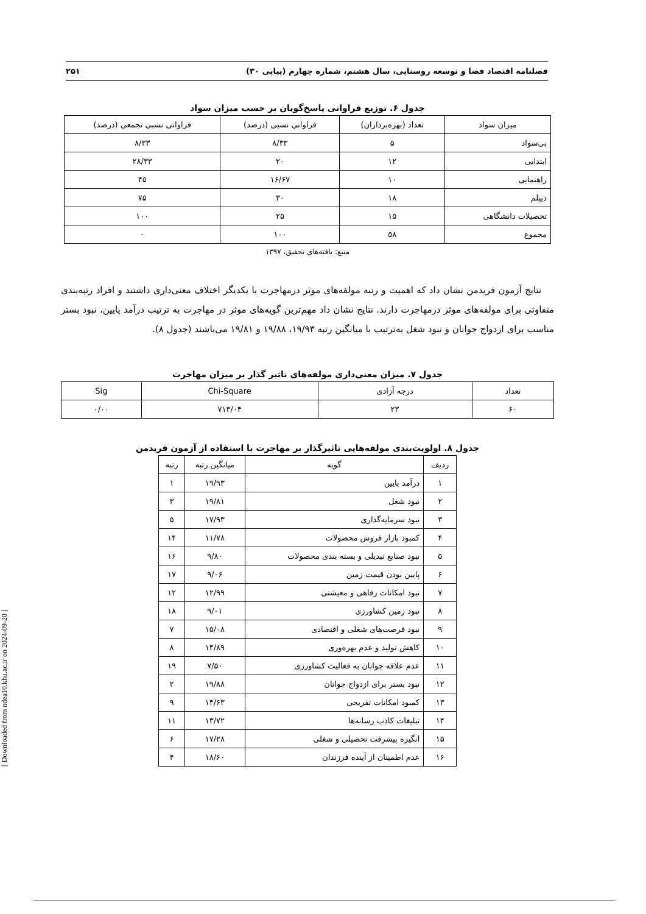فصلنامه اقتصاد فضا و توسعه روستایی، سال هشتم، شماره چهارم (پیاپی ۳۰) ۲۵۱
جدول ۶. توزیع فراوانی پاسخ‌گویان بر حسب میزان سواد
| میزان سواد | تعداد (بهره‌برداران) | فراوانی نسبی (درصد) | فراوانی نسبی تجمعی (درصد) |
| --- | --- | --- | --- |
| بی‌سواد | ۵ | ۸/۳۳ | ۸/۳۳ |
| ابتدایی | ۱۲ | ۲۰ | ۲۸/۳۳ |
| راهنمایی | ۱۰ | ۱۶/۶۷ | ۴۵ |
| دیپلم | ۱۸ | ۳۰ | ۷۵ |
| تحصیلات دانشگاهی | ۱۵ | ۲۵ | ۱۰۰ |
| مجموع | ۵۸ | ۱۰۰ | - |
منبع: یافته‌های تحقیق، ۱۳۹۷
نتایج آزمون فریدمن نشان داد که اهمیت و رتبه مولفه‌های موثر درمهاجرت با یکدیگر اختلاف معنی‌داری داشتند و افراد رتبه‌بندی متفاوتی برای مولفه‌های موثر درمهاجرت دارند. نتایج نشان داد مهم‌ترین گویه‌های موثر در مهاجرت به ترتیب درآمد پایین، نبود بستر مناسب برای ازدواج جوانان و نبود شغل به‌ترتیب با میانگین رتبه ۱۹/۹۳، ۱۹/۸۸ و ۱۹/۸۱ می‌باشند (جدول ۸).
جدول ۷. میزان معنی‌داری مولفه‌های تاثیر گذار بر میزان مهاجرت
| تعداد | درجه آزادی | Chi-Square | Sig |
| --- | --- | --- | --- |
| ۶۰ | ۲۳ | ۷۱۳/۰۴ | ۰/۰۰ |
جدول ۸. اولویت‌بندی مولفه‌هایی تاثیرگذار بر مهاجرت با استفاده از آزمون فریدمن
| ردیف | گویه | میانگین رتبه | رتبه |
| --- | --- | --- | --- |
| ۱ | درآمد پایین | ۱۹/۹۳ | ۱ |
| ۲ | نبود شغل | ۱۹/۸۱ | ۳ |
| ۳ | نبود سرمایه‌گذاری | ۱۷/۹۳ | ۵ |
| ۴ | کمبود بازار فروش محصولات | ۱۱/۷۸ | ۱۴ |
| ۵ | نبود صنایع تبدیلی و بسته بندی محصولات | ۹/۸۰ | ۱۶ |
| ۶ | پایین بودن قیمت زمین | ۹/۰۶ | ۱۷ |
| ۷ | نبود امکانات رفاهی و معیشتی | ۱۲/۹۹ | ۱۲ |
| ۸ | نبود زمین کشاورزی | ۹/۰۱ | ۱۸ |
| ۹ | نبود فرصت‌های شغلی و اقتصادی | ۱۵/۰۸ | ۷ |
| ۱۰ | کاهش تولید و عدم بهره‌وری | ۱۴/۸۹ | ۸ |
| ۱۱ | عدم علاقه جوانان به فعالیت کشاورزی | ۷/۵۰ | ۱۹ |
| ۱۲ | نبود بستر برای ازدواج جوانان | ۱۹/۸۸ | ۲ |
| ۱۳ | کمبود امکانات تفریحی | ۱۴/۶۳ | ۹ |
| ۱۴ | تبلیغات کاذب رسانه‌ها | ۱۳/۷۲ | ۱۱ |
| ۱۵ | انگیزه پیشرفت تحصیلی و شغلی | ۱۷/۲۸ | ۶ |
| ۱۶ | عدم اطمینان از آینده فرزندان | ۱۸/۶۰ | ۴ |
[ Downloaded from ndea10.khu.ac.ir on 2024-09-20 ]